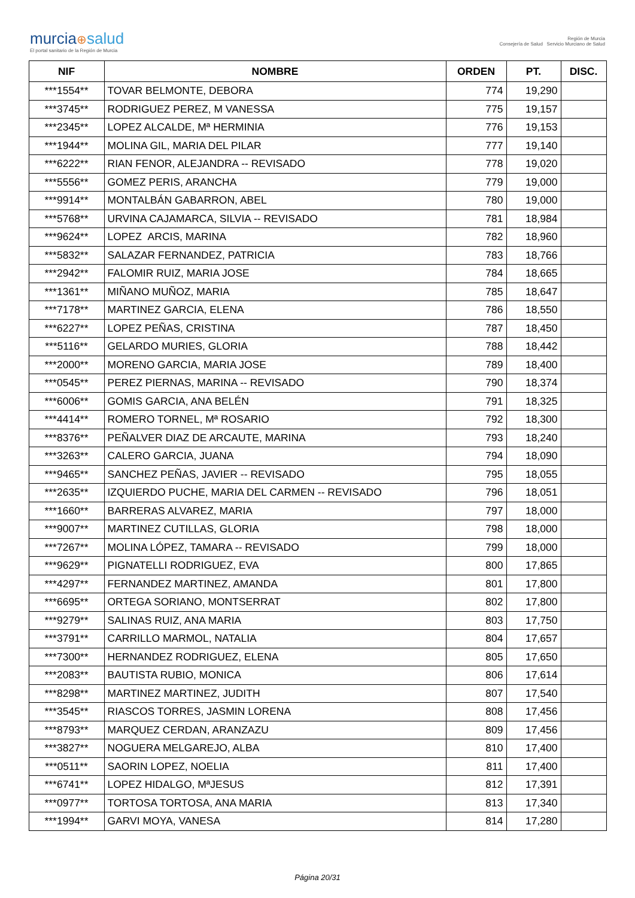murcia⊕salud
El portal sanitario de la Región de Murcia
Región de Murcia
Consejería de Salud Servicio Murciano de Salud
| NIF | NOMBRE | ORDEN | PT. | DISC. |
| --- | --- | --- | --- | --- |
| ***1554** | TOVAR BELMONTE, DEBORA | 774 | 19,290 | |
| ***3745** | RODRIGUEZ PEREZ, M VANESSA | 775 | 19,157 | |
| ***2345** | LOPEZ ALCALDE, Mª HERMINIA | 776 | 19,153 | |
| ***1944** | MOLINA GIL, MARIA DEL PILAR | 777 | 19,140 | |
| ***6222** | RIAN FENOR, ALEJANDRA -- REVISADO | 778 | 19,020 | |
| ***5556** | GOMEZ PERIS, ARANCHA | 779 | 19,000 | |
| ***9914** | MONTALBÁN GABARRON, ABEL | 780 | 19,000 | |
| ***5768** | URVINA CAJAMARCA, SILVIA -- REVISADO | 781 | 18,984 | |
| ***9624** | LOPEZ ARCIS, MARINA | 782 | 18,960 | |
| ***5832** | SALAZAR FERNANDEZ, PATRICIA | 783 | 18,766 | |
| ***2942** | FALOMIR RUIZ, MARIA JOSE | 784 | 18,665 | |
| ***1361** | MIÑANO MUÑOZ, MARIA | 785 | 18,647 | |
| ***7178** | MARTINEZ GARCIA, ELENA | 786 | 18,550 | |
| ***6227** | LOPEZ PEÑAS, CRISTINA | 787 | 18,450 | |
| ***5116** | GELARDO MURIES, GLORIA | 788 | 18,442 | |
| ***2000** | MORENO GARCIA, MARIA JOSE | 789 | 18,400 | |
| ***0545** | PEREZ PIERNAS, MARINA -- REVISADO | 790 | 18,374 | |
| ***6006** | GOMIS GARCIA, ANA BELÉN | 791 | 18,325 | |
| ***4414** | ROMERO TORNEL, Mª ROSARIO | 792 | 18,300 | |
| ***8376** | PEÑALVER DIAZ DE ARCAUTE, MARINA | 793 | 18,240 | |
| ***3263** | CALERO GARCIA, JUANA | 794 | 18,090 | |
| ***9465** | SANCHEZ PEÑAS, JAVIER -- REVISADO | 795 | 18,055 | |
| ***2635** | IZQUIERDO PUCHE, MARIA DEL CARMEN -- REVISADO | 796 | 18,051 | |
| ***1660** | BARRERAS ALVAREZ, MARIA | 797 | 18,000 | |
| ***9007** | MARTINEZ CUTILLAS, GLORIA | 798 | 18,000 | |
| ***7267** | MOLINA LÓPEZ, TAMARA -- REVISADO | 799 | 18,000 | |
| ***9629** | PIGNATELLI RODRIGUEZ, EVA | 800 | 17,865 | |
| ***4297** | FERNANDEZ MARTINEZ, AMANDA | 801 | 17,800 | |
| ***6695** | ORTEGA SORIANO, MONTSERRAT | 802 | 17,800 | |
| ***9279** | SALINAS RUIZ, ANA MARIA | 803 | 17,750 | |
| ***3791** | CARRILLO MARMOL, NATALIA | 804 | 17,657 | |
| ***7300** | HERNANDEZ RODRIGUEZ, ELENA | 805 | 17,650 | |
| ***2083** | BAUTISTA RUBIO, MONICA | 806 | 17,614 | |
| ***8298** | MARTINEZ MARTINEZ, JUDITH | 807 | 17,540 | |
| ***3545** | RIASCOS TORRES, JASMIN LORENA | 808 | 17,456 | |
| ***8793** | MARQUEZ CERDAN, ARANZAZU | 809 | 17,456 | |
| ***3827** | NOGUERA MELGAREJO, ALBA | 810 | 17,400 | |
| ***0511** | SAORIN LOPEZ, NOELIA | 811 | 17,400 | |
| ***6741** | LOPEZ HIDALGO, MªJESUS | 812 | 17,391 | |
| ***0977** | TORTOSA TORTOSA, ANA MARIA | 813 | 17,340 | |
| ***1994** | GARVI MOYA, VANESA | 814 | 17,280 | |
Página 20/31